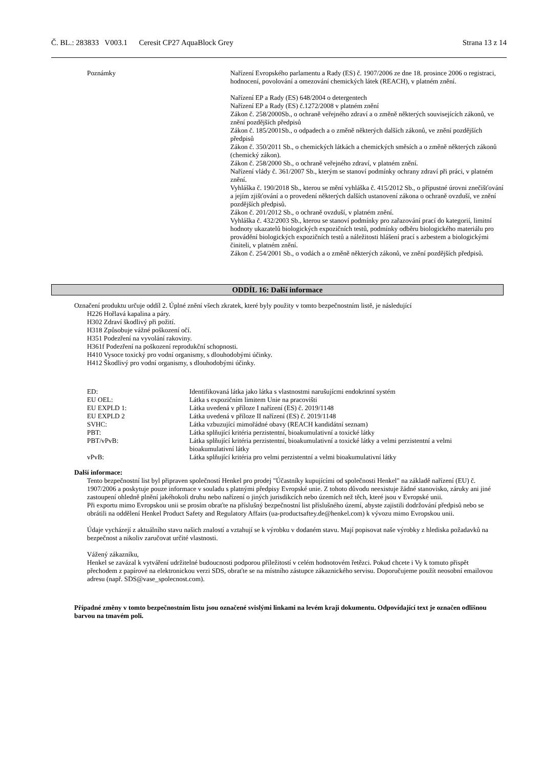Č. BL.: 283833 V003.1 Ceresit CP27 AquaBlock Grey Strana 13 z 14
Poznámky Nařízení Evropského parlamentu a Rady (ES) č. 1907/2006 ze dne 18. prosince 2006 o registraci, hodnocení, povolování a omezování chemických látek (REACH), v platném znění.
Nařízení EP a Rady (ES) 648/2004 o detergentech
Nařízení EP a Rady (ES) č.1272/2008 v platném znění
Zákon č. 258/2000Sb., o ochraně veřejného zdraví a o změně některých souvisejících zákonů, ve znění pozdějších předpisů
Zákon č. 185/2001Sb., o odpadech a o změně některých dalších zákonů, ve znění pozdějších předpisů
Zákon č. 350/2011 Sb., o chemických látkách a chemických směsích a o změně některých zákonů (chemický zákon).
Zákon č. 258/2000 Sb., o ochraně veřejného zdraví, v platném znění.
Nařízení vlády č. 361/2007 Sb., kterým se stanoví podmínky ochrany zdraví při práci, v platném znění.
Vyhláška č. 190/2018 Sb., kterou se mění vyhláška č. 415/2012 Sb., o přípustné úrovni znečišťování a jejím zjišťování a o provedení některých dalších ustanovení zákona o ochraně ovzduší, ve znění pozdějších předpisů.
Zákon č. 201/2012 Sb., o ochraně ovzduší, v platném znění.
Vyhláška č. 432/2003 Sb., kterou se stanoví podmínky pro zařazování prací do kategorií, limitní hodnoty ukazatelů biologických expozičních testů, podmínky odběru biologického materiálu pro provádění biologických expozičních testů a náležitosti hlášení prací s azbestem a biologickými činiteli, v platném znění.
Zákon č. 254/2001 Sb., o vodách a o změně některých zákonů, ve znění pozdějších předpisů.
ODDÍL 16: Další informace
Označení produktu určuje oddíl 2. Úplné znění všech zkratek, které byly použity v tomto bezpečnostním listě, je následující
H226 Hořlavá kapalina a páry.
H302 Zdraví škodlivý při požití.
H318 Způsobuje vážné poškození očí.
H351 Podezření na vyvolání rakoviny.
H361f Podezření na poškození reprodukční schopnosti.
H410 Vysoce toxický pro vodní organismy, s dlouhodobými účinky.
H412 Škodlivý pro vodní organismy, s dlouhodobými účinky.
| ED: | Identifikovaná látka jako látka s vlastnostmi narušujícmi endokrinní systém |
| EU OEL: | Látka s expozičním limitem Unie na pracovišti |
| EU EXPLD 1: | Látka uvedená v příloze I nařízení (ES) č. 2019/1148 |
| EU EXPLD 2 | Látka uvedená v příloze II nařízení (ES) č. 2019/1148 |
| SVHC: | Látka vzbuzující mimořádné obavy (REACH kandidátní seznam) |
| PBT: | Látka splňující kritéria perzistentní, bioakumulativní a toxické látky |
| PBT/vPvB: | Látka splňující kritéria perzistentní, bioakumulativní a toxické látky a velmi perzistentní a velmi bioakumulativní látky |
| vPvB: | Látka splňující kritéria pro velmi perzistentní a velmi bioakumulativní látky |
Další informace:
Tento bezpečnostní list byl připraven společností Henkel pro prodej "Účastníky kupujícími od společnosti Henkel" na základě nařízení (EU) č. 1907/2006 a poskytuje pouze informace v souladu s platnými předpisy Evropské unie. Z tohoto důvodu neexistuje žádné stanovisko, záruky ani jiné zastoupení ohledně plnění jakéhokoli druhu nebo nařízení o jiných jurisdikcích nebo územích než těch, které jsou v Evropské unii.
Při exportu mimo Evropskou unii se prosím obraťte na příslušný bezpečnostní list příslušného území, abyste zajistili dodržování předpisů nebo se obrátili na oddělení Henkel Product Safety and Regulatory Affairs (ua-productsaftey.de@henkel.com) k vývozu mimo Evropskou unii.
Údaje vycházejí z aktuálního stavu našich znalostí a vztahují se k výrobku v dodaném stavu. Mají popisovat naše výrobky z hlediska požadavků na bezpečnost a nikoliv zaručovat určité vlastnosti.
Vážený zákazníku,
Henkel se zavázal k vytváření udržitelné budoucnosti podporou příležitostí v celém hodnotovém řetězci. Pokud chcete i Vy k tomuto přispět přechodem z papírové na elektronickou verzi SDS, obraťte se na místního zástupce zákaznického servisu. Doporučujeme použít neosobní emailovou adresu (např. SDS@vase_spolecnost.com).
Případné změny v tomto bezpečnostním listu jsou označené svislými linkami na levém kraji dokumentu. Odpovídající text je označen odlišnou barvou na tmavém poli.